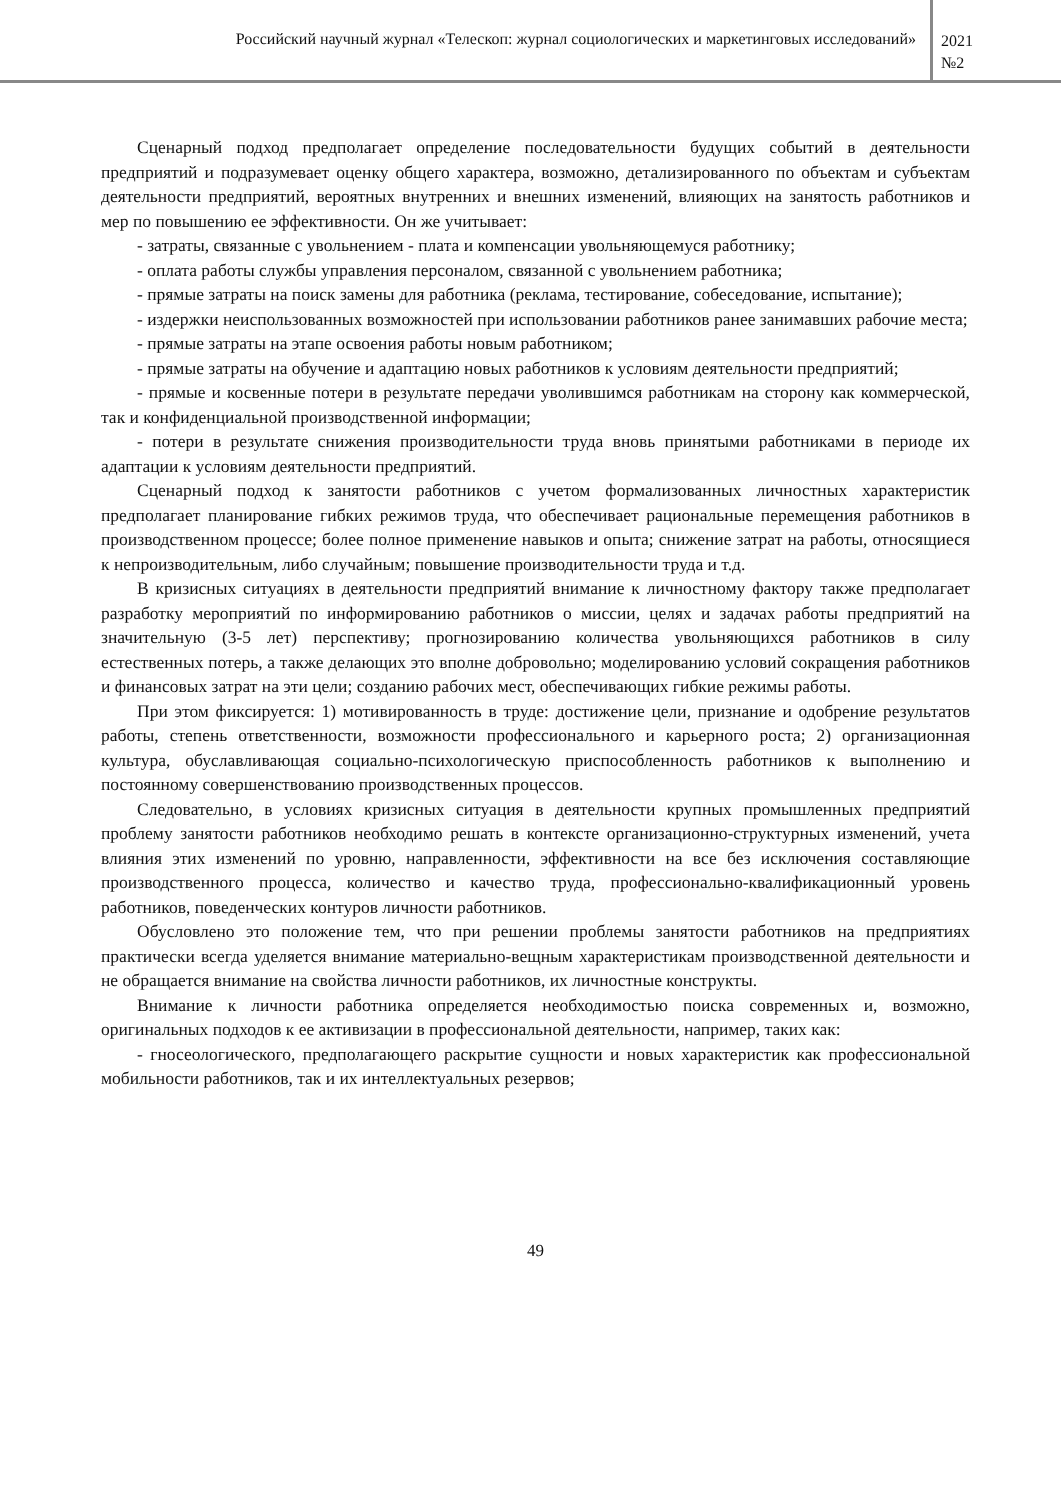Российский научный журнал «Телескоп: журнал социологических и маркетинговых исследований»
2021
№2
Сценарный подход предполагает определение последовательности будущих событий в деятельности предприятий и подразумевает оценку общего характера, возможно, детализированного по объектам и субъектам деятельности предприятий, вероятных внутренних и внешних изменений, влияющих на занятость работников и мер по повышению ее эффективности. Он же учитывает:
- затраты, связанные с увольнением - плата и компенсации увольняющемуся работнику;
- оплата работы службы управления персоналом, связанной с увольнением работника;
- прямые затраты на поиск замены для работника (реклама, тестирование, собеседование, испытание);
- издержки неиспользованных возможностей при использовании работников ранее занимавших рабочие места;
- прямые затраты на этапе освоения работы новым работником;
- прямые затраты на обучение и адаптацию новых работников к условиям деятельности предприятий;
- прямые и косвенные потери в результате передачи уволившимся работникам на сторону как коммерческой, так и конфиденциальной производственной информации;
- потери в результате снижения производительности труда вновь принятыми работниками в периоде их адаптации к условиям деятельности предприятий.
Сценарный подход к занятости работников с учетом формализованных личностных характеристик предполагает планирование гибких режимов труда, что обеспечивает рациональные перемещения работников в производственном процессе; более полное применение навыков и опыта; снижение затрат на работы, относящиеся к непроизводительным, либо случайным; повышение производительности труда и т.д.
В кризисных ситуациях в деятельности предприятий внимание к личностному фактору также предполагает разработку мероприятий по информированию работников о миссии, целях и задачах работы предприятий на значительную (3-5 лет) перспективу; прогнозированию количества увольняющихся работников в силу естественных потерь, а также делающих это вполне добровольно; моделированию условий сокращения работников и финансовых затрат на эти цели; созданию рабочих мест, обеспечивающих гибкие режимы работы.
При этом фиксируется: 1) мотивированность в труде: достижение цели, признание и одобрение результатов работы, степень ответственности, возможности профессионального и карьерного роста; 2) организационная культура, обуславливающая социально-психологическую приспособленность работников к выполнению и постоянному совершенствованию производственных процессов.
Следовательно, в условиях кризисных ситуация в деятельности крупных промышленных предприятий проблему занятости работников необходимо решать в контексте организационно-структурных изменений, учета влияния этих изменений по уровню, направленности, эффективности на все без исключения составляющие производственного процесса, количество и качество труда, профессионально-квалификационный уровень работников, поведенческих контуров личности работников.
Обусловлено это положение тем, что при решении проблемы занятости работников на предприятиях практически всегда уделяется внимание материально-вещным характеристикам производственной деятельности и не обращается внимание на свойства личности работников, их личностные конструкты.
Внимание к личности работника определяется необходимостью поиска современных и, возможно, оригинальных подходов к ее активизации в профессиональной деятельности, например, таких как:
- гносеологического, предполагающего раскрытие сущности и новых характеристик как профессиональной мобильности работников, так и их интеллектуальных резервов;
49